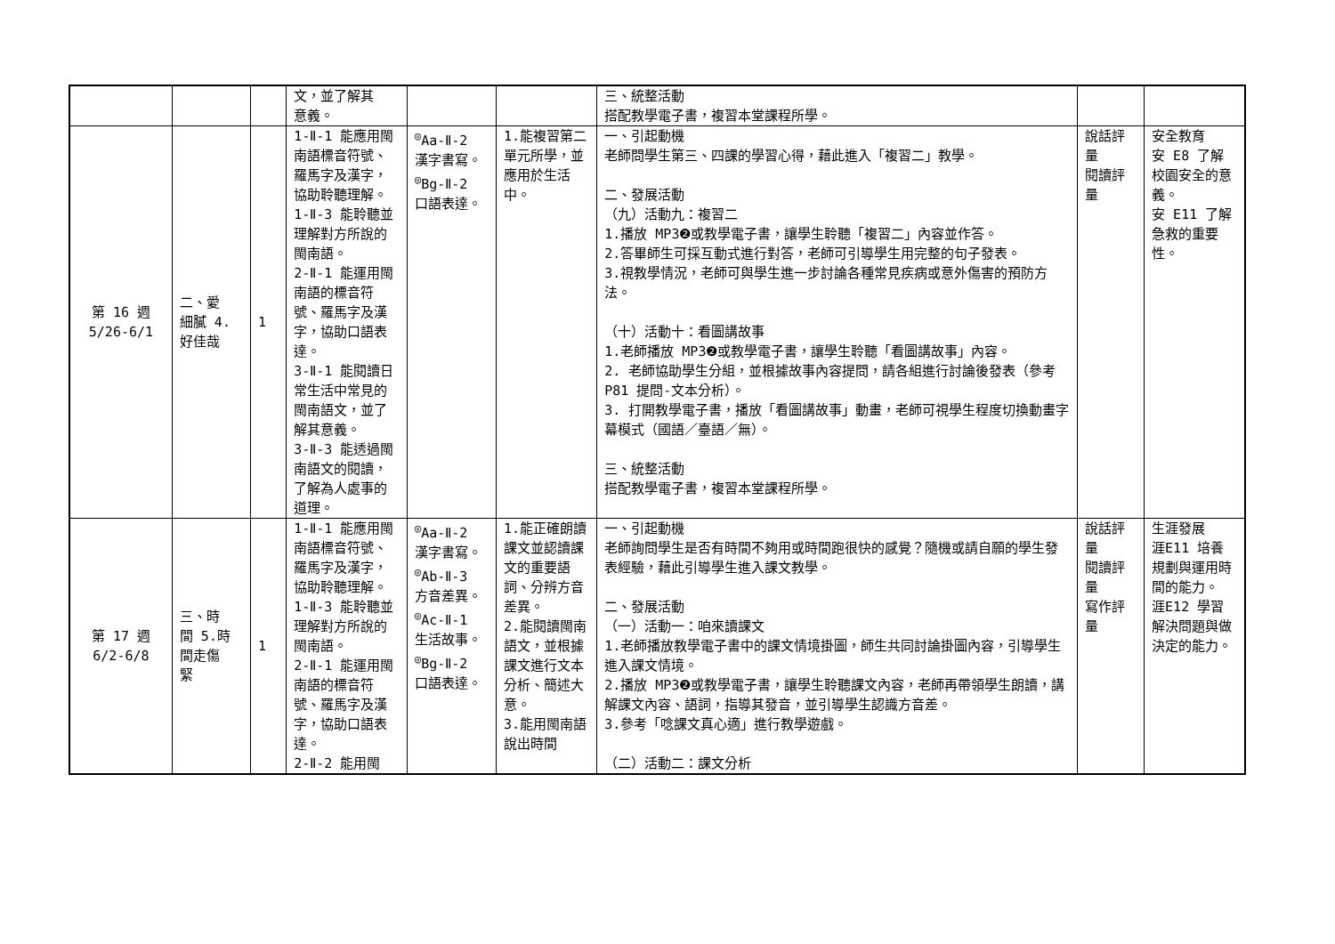| | | | 文，並了解其 意義。 | | | 三、統整活動 搭配教學電子書，複習本堂課程所學。 | | |
| 第 16 週 5/26-6/1 | 二、愛 細膩 4. 好佳哉 | 1 | 1-Ⅱ-1 能應用閩南語標音符號、羅馬字及漢字，協助聆聽理解。 1-Ⅱ-3 能聆聽並理解對方所說的閩南語。 2-Ⅱ-1 能運用閩南語的標音符號、羅馬字及漢字，協助口語表達。 3-Ⅱ-1 能閱讀日常生活中常見的閩南語文，並了解其意義。 3-Ⅱ-3 能透過閩南語文的閱讀，了解為人處事的道理。 | <sup>◎</sup>Aa-Ⅱ-2 漢字書寫。 <sup>◎</sup>Bg-Ⅱ-2 口語表達。 | 1.能複習第二單元所學，並應用於生活中。 | 一、引起動機 老師問學生第三、四課的學習心得，藉此進入「複習二」教學。 二、發展活動 （九）活動九：複習二 1.播放 MP3❷或教學電子書，讓學生聆聽「複習二」內容並作答。 2.答畢師生可採互動式進行對答，老師可引導學生用完整的句子發表。 3.視教學情況，老師可與學生進一步討論各種常見疾病或意外傷害的預防方法。 （十）活動十：看圖講故事 1.老師播放 MP3❷或教學電子書，讓學生聆聽「看圖講故事」內容。 2. 老師協助學生分組，並根據故事內容提問，請各組進行討論後發表（參考 P81 提問-文本分析）。 3. 打開教學電子書，播放「看圖講故事」動畫，老師可視學生程度切換動畫字幕模式（國語／臺語／無）。 三、統整活動 搭配教學電子書，複習本堂課程所學。 | 說話評量 閱讀評量 | 安全教育 安 E8 了解校園安全的意義。 安 E11 了解急救的重要性。 |
| 第 17 週 6/2-6/8 | 三、時 間 5.時 間走傷 緊 | 1 | 1-Ⅱ-1 能應用閩南語標音符號、羅馬字及漢字，協助聆聽理解。 1-Ⅱ-3 能聆聽並理解對方所說的閩南語。 2-Ⅱ-1 能運用閩南語的標音符號、羅馬字及漢字，協助口語表達。 2-Ⅱ-2 能用閩 | <sup>◎</sup>Aa-Ⅱ-2 漢字書寫。 <sup>◎</sup>Ab-Ⅱ-3 方音差異。 <sup>◎</sup>Ac-Ⅱ-1 生活故事。 <sup>◎</sup>Bg-Ⅱ-2 口語表達。 | 1.能正確朗讀課文並認讀課文的重要語詞、分辨方音差異。 2.能閱讀閩南語文，並根據課文進行文本分析、簡述大意。 3.能用閩南語說出時間 | 一、引起動機 老師詢問學生是否有時間不夠用或時間跑很快的感覺？隨機或請自願的學生發表經驗，藉此引導學生進入課文教學。 二、發展活動 （一）活動一：咱來讀課文 1.老師播放教學電子書中的課文情境掛圖，師生共同討論掛圖內容，引導學生進入課文情境。 2.播放 MP3❷或教學電子書，讓學生聆聽課文內容，老師再帶領學生朗讀，講解課文內容、語詞，指導其發音，並引導學生認識方音差。 3.參考「唸課文真心適」進行教學遊戲。 （二）活動二：課文分析 | 說話評量 閱讀評量 寫作評量 | 生涯發展 涯E11 培養規劃與運用時間的能力。 涯E12 學習解決問題與做決定的能力。 |